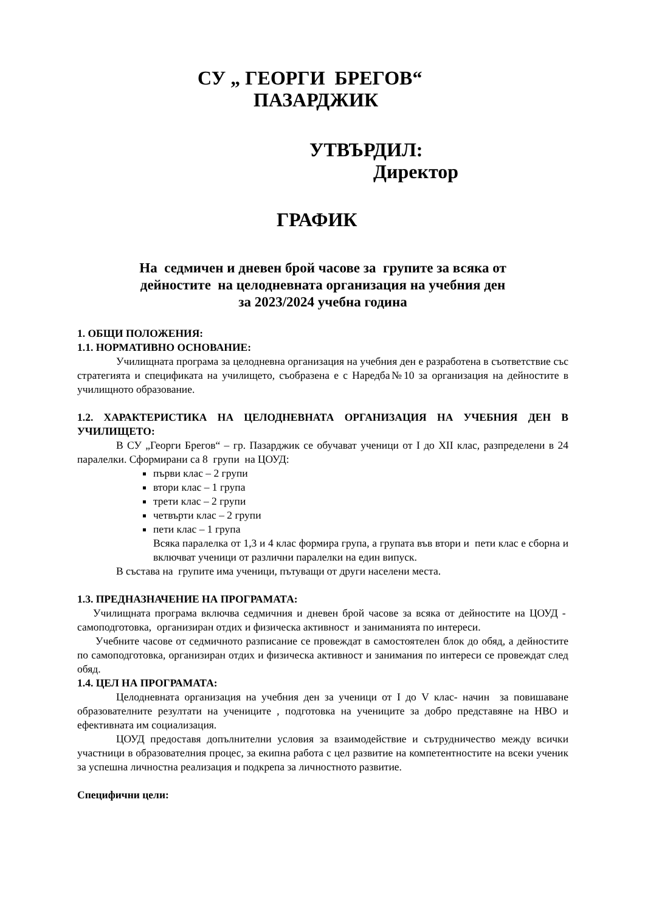СУ „ ГЕОРГИ БРЕГОВ“
ПАЗАРДЖИК
УТВЪРДИЛ:
Директор
ГРАФИК
На седмичен и дневен брой часове за групите за всяка от
дейностите на целодневната организация на учебния ден
за 2023/2024 учебна година
1. ОБЩИ ПОЛОЖЕНИЯ:
1.1. НОРМАТИВНО ОСНОВАНИЕ:
Училищната програма за целодневна организация на учебния ден е разработена в съответствие със стратегията и спецификата на училището, съобразена е с Наредба№10 за организация на дейностите в училищното образование.
1.2. ХАРАКТЕРИСТИКА НА ЦЕЛОДНЕВНАТА ОРГАНИЗАЦИЯ НА УЧЕБНИЯ ДЕН В УЧИЛИЩЕТО:
В СУ „Георги Брегов“ – гр. Пазарджик се обучават ученици от I до XII клас, разпределени в 24 паралелки. Сформирани са 8 групи на ЦОУД:
първи клас – 2 групи
втори клас – 1 група
трети клас – 2 групи
четвърти клас – 2 групи
пети клас – 1 група
Всяка паралелка от 1,3 и 4 клас формира група, а групата във втори и пети клас е сборна и включват ученици от различни паралелки на един випуск.
В състава на групите има ученици, пътуващи от други населени места.
1.3. ПРЕДНАЗНАЧЕНИЕ НА ПРОГРАМАТА:
Училищната програма включва седмичния и дневен брой часове за всяка от дейностите на ЦОУД - самоподготовка, организиран отдих и физическа активност и заниманията по интереси.
Учебните часове от седмичното разписание се провеждат в самостоятелен блок до обяд, а дейностите по самоподготовка, организиран отдих и физическа активност и занимания по интереси се провеждат след обяд.
1.4. ЦЕЛ НА ПРОГРАМАТА:
Целодневната организация на учебния ден за ученици от I до V клас- начин за повишаване образователните резултати на учениците , подготовка на учениците за добро представяне на НВО и ефективната им социализация.
ЦОУД предоставя допълнителни условия за взаимодействие и сътрудничество между всички участници в образователния процес, за екипна работа с цел развитие на компетентностите на всеки ученик за успешна личностна реализация и подкрепа за личностното развитие.
Специфични цели: